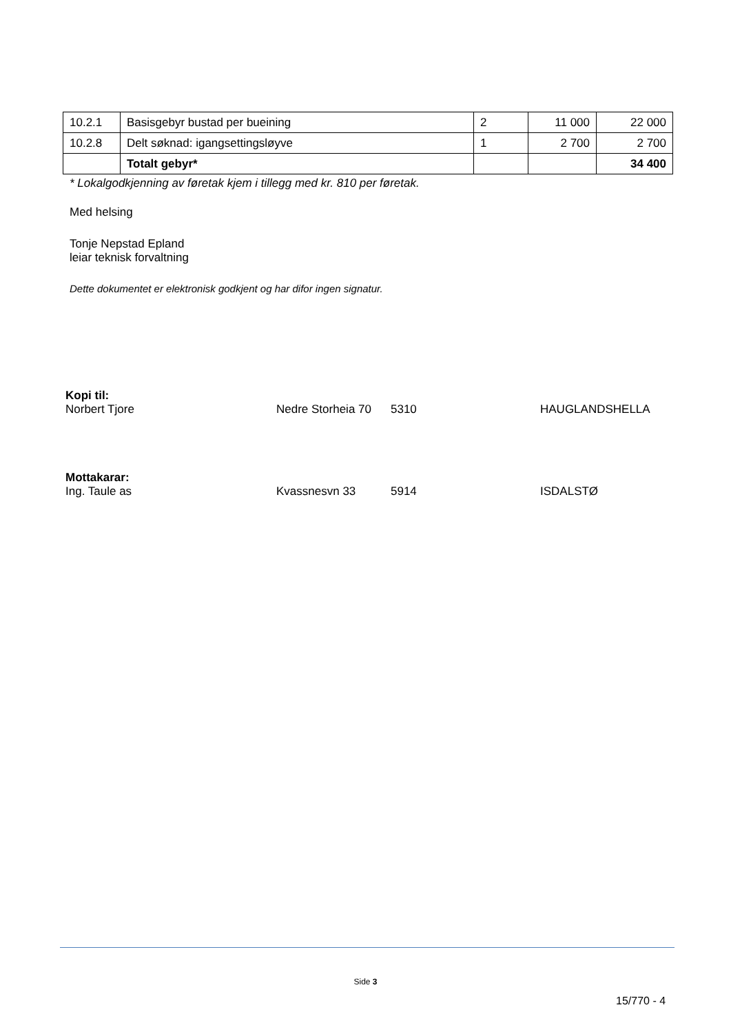| 10.2.1 | Basisgebyr bustad per bueining | 2 | 11 000 | 22 000 |
| 10.2.8 | Delt søknad: igangsettingsløyve | 1 | 2 700 | 2 700 |
| | Totalt gebyr* | | | 34 400 |
* Lokalgodkjenning av føretak kjem i tillegg med kr. 810 per føretak.
Med helsing
Tonje Nepstad Epland
leiar teknisk forvaltning
Dette dokumentet er elektronisk godkjent og har difor ingen signatur.
Kopi til:
Norbert Tjore Nedre Storheia 70 5310 HAUGLANDSHELLA
Mottakarar:
Ing. Taule as Kvassnesvn 33 5914 ISDALSTØ
Side 3
15/770 - 4